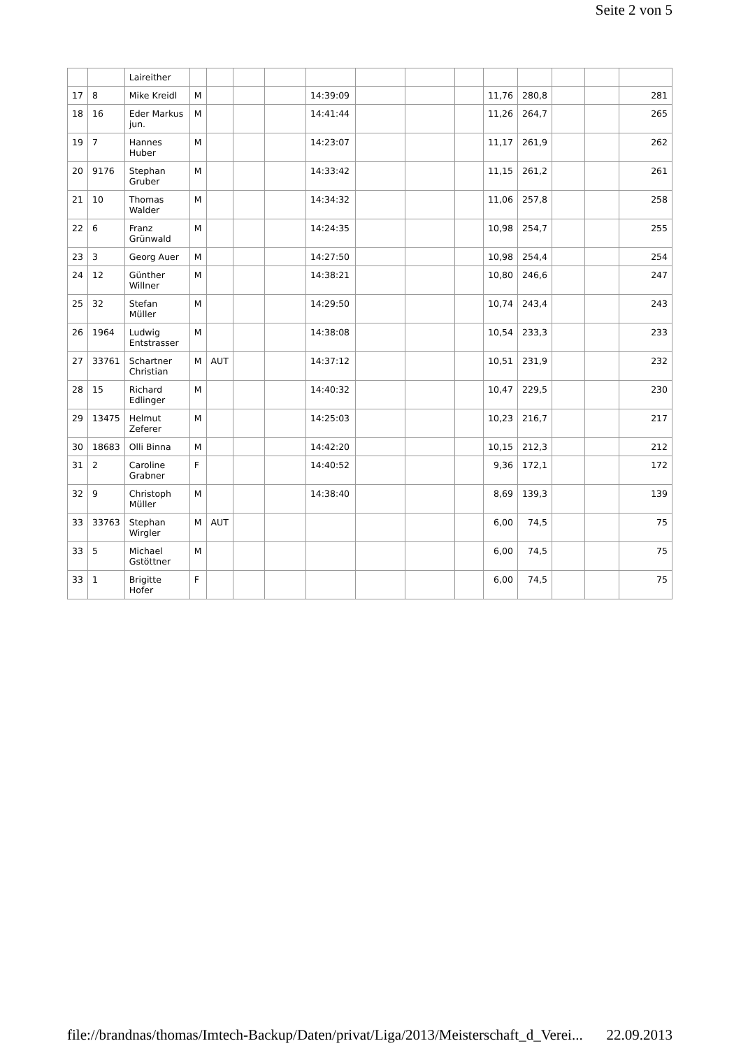Seite 2 von 5
| | | Laireither | | | | | | | | | | | | | |
| 17 | 8 | Mike Kreidl | M | | | | 14:39:09 | | | | 11,76 | 280,8 | | | 281 |
| 18 | 16 | Eder Markus jun. | M | | | | 14:41:44 | | | | 11,26 | 264,7 | | | 265 |
| 19 | 7 | Hannes Huber | M | | | | 14:23:07 | | | | 11,17 | 261,9 | | | 262 |
| 20 | 9176 | Stephan Gruber | M | | | | 14:33:42 | | | | 11,15 | 261,2 | | | 261 |
| 21 | 10 | Thomas Walder | M | | | | 14:34:32 | | | | 11,06 | 257,8 | | | 258 |
| 22 | 6 | Franz Grünwald | M | | | | 14:24:35 | | | | 10,98 | 254,7 | | | 255 |
| 23 | 3 | Georg Auer | M | | | | 14:27:50 | | | | 10,98 | 254,4 | | | 254 |
| 24 | 12 | Günther Willner | M | | | | 14:38:21 | | | | 10,80 | 246,6 | | | 247 |
| 25 | 32 | Stefan Müller | M | | | | 14:29:50 | | | | 10,74 | 243,4 | | | 243 |
| 26 | 1964 | Ludwig Entstrasser | M | | | | 14:38:08 | | | | 10,54 | 233,3 | | | 233 |
| 27 | 33761 | Schartner Christian | M | AUT | | | 14:37:12 | | | | 10,51 | 231,9 | | | 232 |
| 28 | 15 | Richard Edlinger | M | | | | 14:40:32 | | | | 10,47 | 229,5 | | | 230 |
| 29 | 13475 | Helmut Zeferer | M | | | | 14:25:03 | | | | 10,23 | 216,7 | | | 217 |
| 30 | 18683 | Olli Binna | M | | | | 14:42:20 | | | | 10,15 | 212,3 | | | 212 |
| 31 | 2 | Caroline Grabner | F | | | | 14:40:52 | | | | 9,36 | 172,1 | | | 172 |
| 32 | 9 | Christoph Müller | M | | | | 14:38:40 | | | | 8,69 | 139,3 | | | 139 |
| 33 | 33763 | Stephan Wirgler | M | AUT | | | | | | | 6,00 | 74,5 | | | 75 |
| 33 | 5 | Michael Gstöttner | M | | | | | | | | 6,00 | 74,5 | | | 75 |
| 33 | 1 | Brigitte Hofer | F | | | | | | | | 6,00 | 74,5 | | | 75 |
file://brandnas/thomas/Imtech-Backup/Daten/privat/Liga/2013/Meisterschaft_d_Verei... 22.09.2013